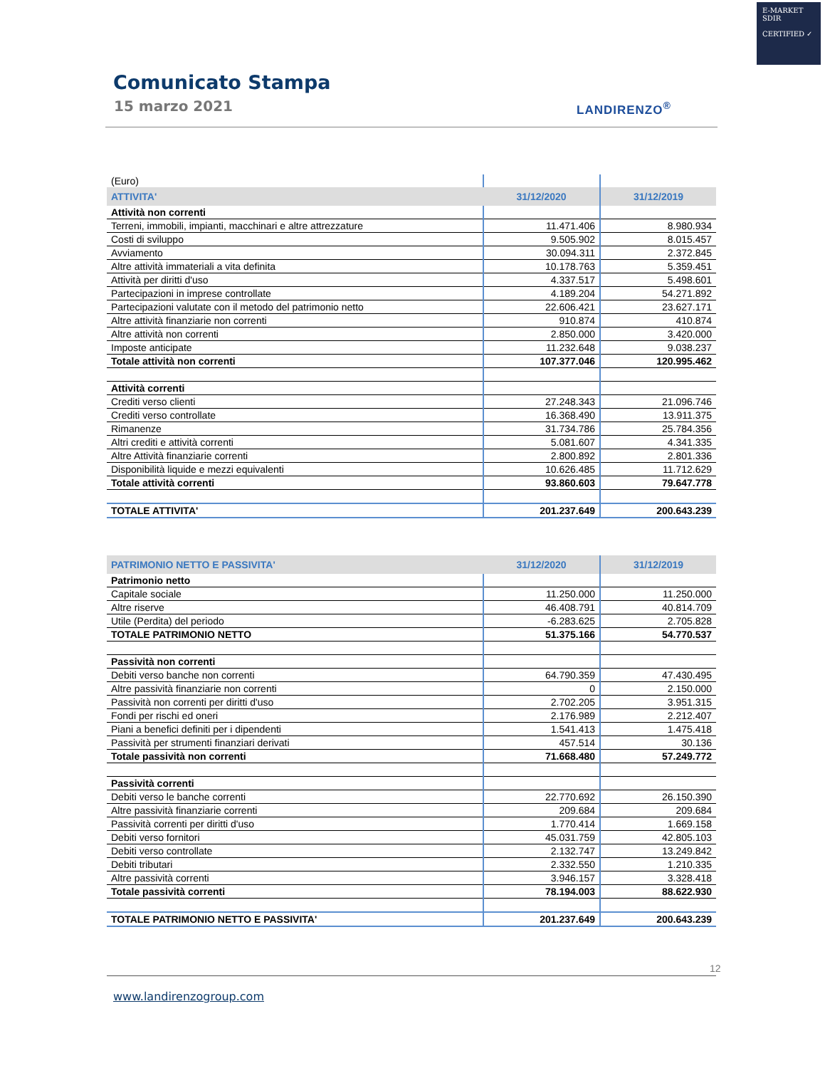E-MARKET
SDIR
CERTIFIED ✓
Comunicato Stampa
15 marzo 2021 LANDIRENZO<sup>®</sup>
| (Euro) | | |
| ATTIVITA' | 31/12/2020 | 31/12/2019 |
| Attività non correnti | | |
| Terreni, immobili, impianti, macchinari e altre attrezzature | 11.471.406 | 8.980.934 |
| Costi di sviluppo | 9.505.902 | 8.015.457 |
| Avviamento | 30.094.311 | 2.372.845 |
| Altre attività immateriali a vita definita | 10.178.763 | 5.359.451 |
| Attività per diritti d'uso | 4.337.517 | 5.498.601 |
| Partecipazioni in imprese controllate | 4.189.204 | 54.271.892 |
| Partecipazioni valutate con il metodo del patrimonio netto | 22.606.421 | 23.627.171 |
| Altre attività finanziarie non correnti | 910.874 | 410.874 |
| Altre attività non correnti | 2.850.000 | 3.420.000 |
| Imposte anticipate | 11.232.648 | 9.038.237 |
| Totale attività non correnti | 107.377.046 | 120.995.462 |
| Attività correnti | | |
| Crediti verso clienti | 27.248.343 | 21.096.746 |
| Crediti verso controllate | 16.368.490 | 13.911.375 |
| Rimanenze | 31.734.786 | 25.784.356 |
| Altri crediti e attività correnti | 5.081.607 | 4.341.335 |
| Altre Attività finanziarie correnti | 2.800.892 | 2.801.336 |
| Disponibilità liquide e mezzi equivalenti | 10.626.485 | 11.712.629 |
| Totale attività correnti | 93.860.603 | 79.647.778 |
| TOTALE ATTIVITA' | 201.237.649 | 200.643.239 |
| PATRIMONIO NETTO E PASSIVITA' | 31/12/2020 | 31/12/2019 |
| Patrimonio netto | | |
| Capitale sociale | 11.250.000 | 11.250.000 |
| Altre riserve | 46.408.791 | 40.814.709 |
| Utile (Perdita) del periodo | -6.283.625 | 2.705.828 |
| TOTALE PATRIMONIO NETTO | 51.375.166 | 54.770.537 |
| Passività non correnti | | |
| Debiti verso banche non correnti | 64.790.359 | 47.430.495 |
| Altre passività finanziarie non correnti | 0 | 2.150.000 |
| Passività non correnti per diritti d'uso | 2.702.205 | 3.951.315 |
| Fondi per rischi ed oneri | 2.176.989 | 2.212.407 |
| Piani a benefici definiti per i dipendenti | 1.541.413 | 1.475.418 |
| Passività per strumenti finanziari derivati | 457.514 | 30.136 |
| Totale passività non correnti | 71.668.480 | 57.249.772 |
| Passività correnti | | |
| Debiti verso le banche correnti | 22.770.692 | 26.150.390 |
| Altre passività finanziarie correnti | 209.684 | 209.684 |
| Passività correnti per diritti d'uso | 1.770.414 | 1.669.158 |
| Debiti verso fornitori | 45.031.759 | 42.805.103 |
| Debiti verso controllate | 2.132.747 | 13.249.842 |
| Debiti tributari | 2.332.550 | 1.210.335 |
| Altre passività correnti | 3.946.157 | 3.328.418 |
| Totale passività correnti | 78.194.003 | 88.622.930 |
| TOTALE PATRIMONIO NETTO E PASSIVITA' | 201.237.649 | 200.643.239 |
12
www.landirenzogroup.com